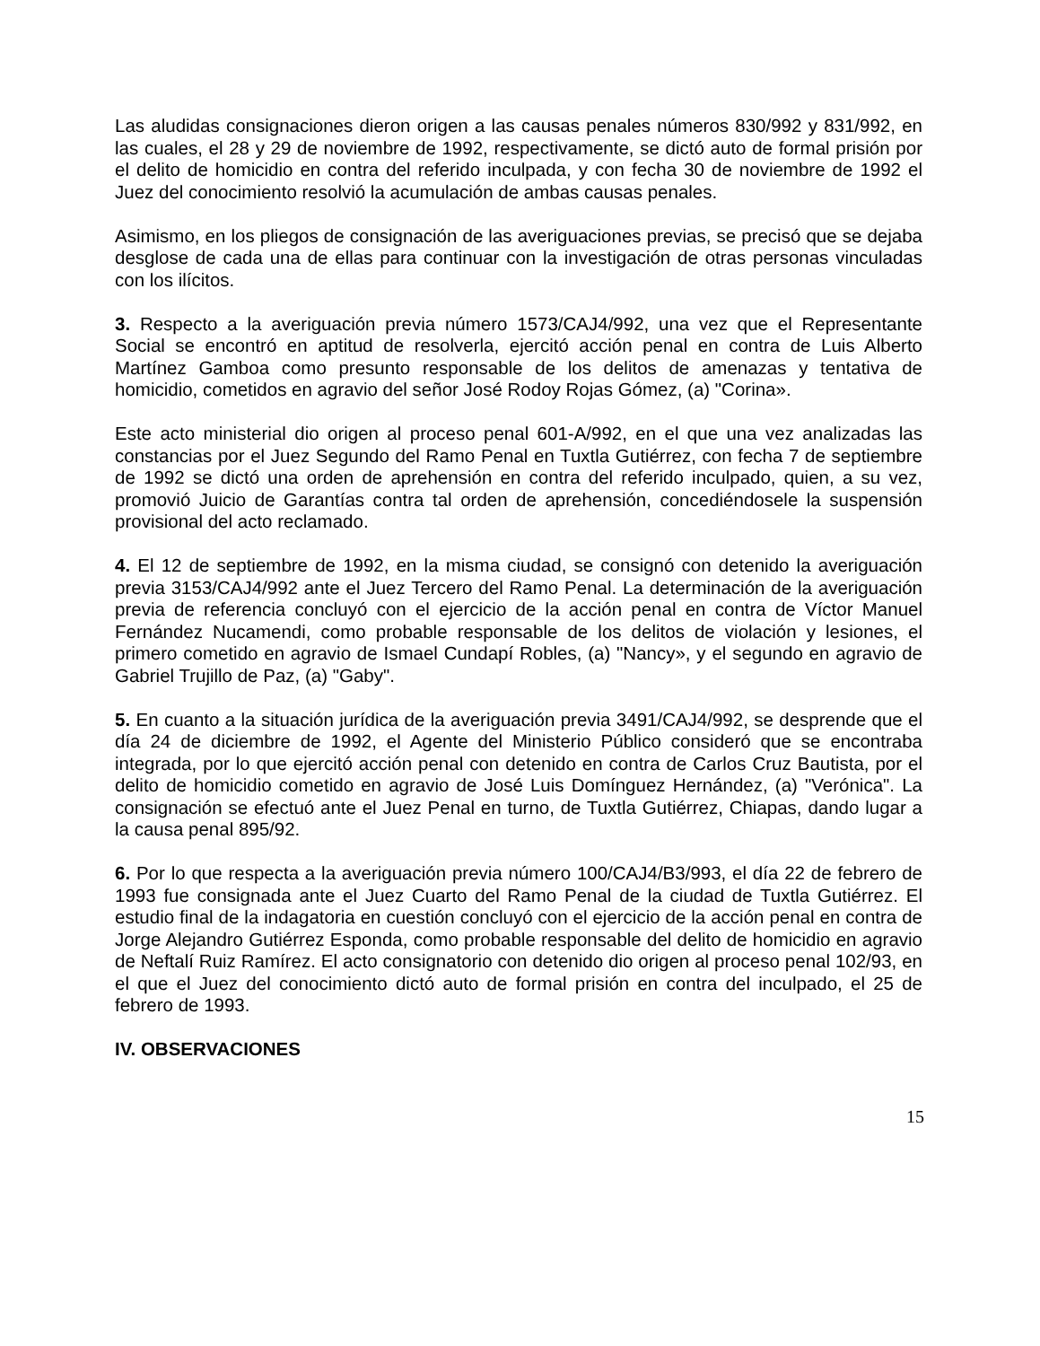Las aludidas consignaciones dieron origen a las causas penales números 830/992 y 831/992, en las cuales, el 28 y 29 de noviembre de 1992, respectivamente, se dictó auto de formal prisión por el delito de homicidio en contra del referido inculpada, y con fecha 30 de noviembre de 1992 el Juez del conocimiento resolvió la acumulación de ambas causas penales.
Asimismo, en los pliegos de consignación de las averiguaciones previas, se precisó que se dejaba desglose de cada una de ellas para continuar con la investigación de otras personas vinculadas con los ilícitos.
3. Respecto a la averiguación previa número 1573/CAJ4/992, una vez que el Representante Social se encontró en aptitud de resolverla, ejercitó acción penal en contra de Luis Alberto Martínez Gamboa como presunto responsable de los delitos de amenazas y tentativa de homicidio, cometidos en agravio del señor José Rodoy Rojas Gómez, (a) "Corina».
Este acto ministerial dio origen al proceso penal 601-A/992, en el que una vez analizadas las constancias por el Juez Segundo del Ramo Penal en Tuxtla Gutiérrez, con fecha 7 de septiembre de 1992 se dictó una orden de aprehensión en contra del referido inculpado, quien, a su vez, promovió Juicio de Garantías contra tal orden de aprehensión, concediéndosele la suspensión provisional del acto reclamado.
4. El 12 de septiembre de 1992, en la misma ciudad, se consignó con detenido la averiguación previa 3153/CAJ4/992 ante el Juez Tercero del Ramo Penal. La determinación de la averiguación previa de referencia concluyó con el ejercicio de la acción penal en contra de Víctor Manuel Fernández Nucamendi, como probable responsable de los delitos de violación y lesiones, el primero cometido en agravio de Ismael Cundapí Robles, (a) "Nancy», y el segundo en agravio de Gabriel Trujillo de Paz, (a) "Gaby".
5. En cuanto a la situación jurídica de la averiguación previa 3491/CAJ4/992, se desprende que el día 24 de diciembre de 1992, el Agente del Ministerio Público consideró que se encontraba integrada, por lo que ejercitó acción penal con detenido en contra de Carlos Cruz Bautista, por el delito de homicidio cometido en agravio de José Luis Domínguez Hernández, (a) "Verónica". La consignación se efectuó ante el Juez Penal en turno, de Tuxtla Gutiérrez, Chiapas, dando lugar a la causa penal 895/92.
6. Por lo que respecta a la averiguación previa número 100/CAJ4/B3/993, el día 22 de febrero de 1993 fue consignada ante el Juez Cuarto del Ramo Penal de la ciudad de Tuxtla Gutiérrez. El estudio final de la indagatoria en cuestión concluyó con el ejercicio de la acción penal en contra de Jorge Alejandro Gutiérrez Esponda, como probable responsable del delito de homicidio en agravio de Neftalí Ruiz Ramírez. El acto consignatorio con detenido dio origen al proceso penal 102/93, en el que el Juez del conocimiento dictó auto de formal prisión en contra del inculpado, el 25 de febrero de 1993.
IV. OBSERVACIONES
15